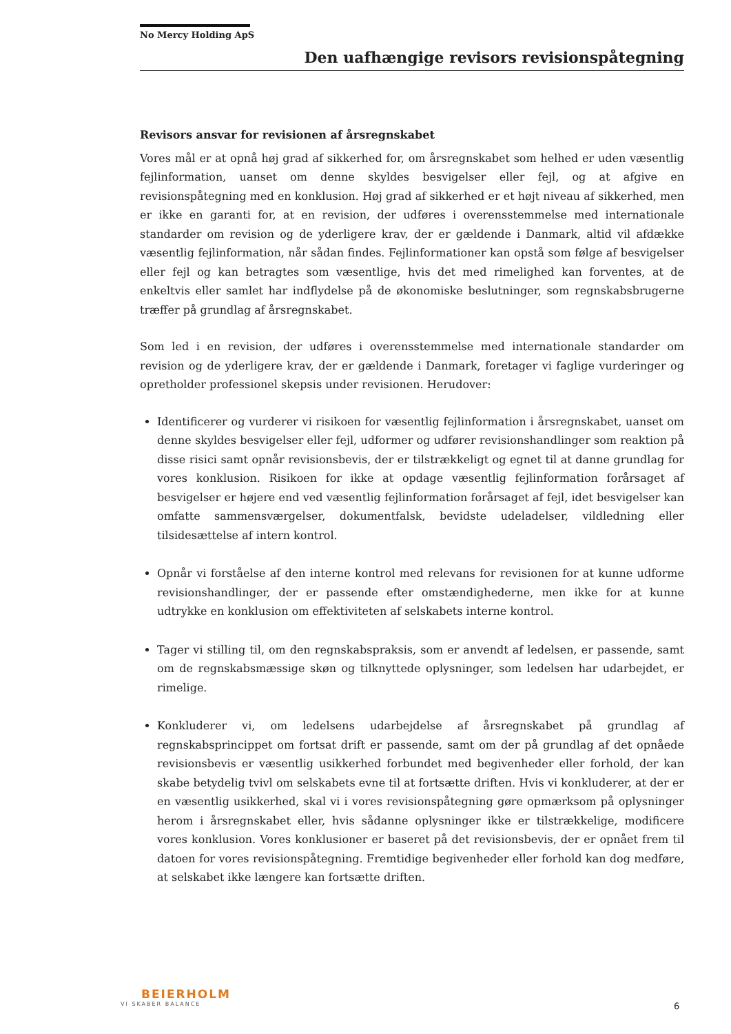No Mercy Holding ApS
Den uafhængige revisors revisionspåtegning
Revisors ansvar for revisionen af årsregnskabet
Vores mål er at opnå høj grad af sikkerhed for, om årsregnskabet som helhed er uden væsentlig fejlinformation, uanset om denne skyldes besvigelser eller fejl, og at afgive en revisionspåtegning med en konklusion. Høj grad af sikkerhed er et højt niveau af sikkerhed, men er ikke en garanti for, at en revision, der udføres i overensstemmelse med internationale standarder om revision og de yderligere krav, der er gældende i Danmark, altid vil afdække væsentlig fejlinformation, når sådan findes. Fejlinformationer kan opstå som følge af besvigelser eller fejl og kan betragtes som væsentlige, hvis det med rimelighed kan forventes, at de enkeltvis eller samlet har indflydelse på de økonomiske beslutninger, som regnskabsbrugerne træffer på grundlag af årsregnskabet.
Som led i en revision, der udføres i overensstemmelse med internationale standarder om revision og de yderligere krav, der er gældende i Danmark, foretager vi faglige vurderinger og opretholder professionel skepsis under revisionen. Herudover:
Identificerer og vurderer vi risikoen for væsentlig fejlinformation i årsregnskabet, uanset om denne skyldes besvigelser eller fejl, udformer og udfører revisionshandlinger som reaktion på disse risici samt opnår revisionsbevis, der er tilstrækkeligt og egnet til at danne grundlag for vores konklusion. Risikoen for ikke at opdage væsentlig fejlinformation forårsaget af besvigelser er højere end ved væsentlig fejlinformation forårsaget af fejl, idet besvigelser kan omfatte sammensværgelser, dokumentfalsk, bevidste udeladelser, vildledning eller tilsidesættelse af intern kontrol.
Opnår vi forståelse af den interne kontrol med relevans for revisionen for at kunne udforme revisionshandlinger, der er passende efter omstændighederne, men ikke for at kunne udtrykke en konklusion om effektiviteten af selskabets interne kontrol.
Tager vi stilling til, om den regnskabspraksis, som er anvendt af ledelsen, er passende, samt om de regnskabsmæssige skøn og tilknyttede oplysninger, som ledelsen har udarbejdet, er rimelige.
Konkluderer vi, om ledelsens udarbejdelse af årsregnskabet på grundlag af regnskabsprincippet om fortsat drift er passende, samt om der på grundlag af det opnåede revisionsbevis er væsentlig usikkerhed forbundet med begivenheder eller forhold, der kan skabe betydelig tvivl om selskabets evne til at fortsætte driften. Hvis vi konkluderer, at der er en væsentlig usikkerhed, skal vi i vores revisionspåtegning gøre opmærksom på oplysninger herom i årsregnskabet eller, hvis sådanne oplysninger ikke er tilstrækkelige, modificere vores konklusion. Vores konklusioner er baseret på det revisionsbevis, der er opnået frem til datoen for vores revisionspåtegning. Fremtidige begivenheder eller forhold kan dog medføre, at selskabet ikke længere kan fortsætte driften.
BEIERHOLM
VI SKABER BALANCE
6